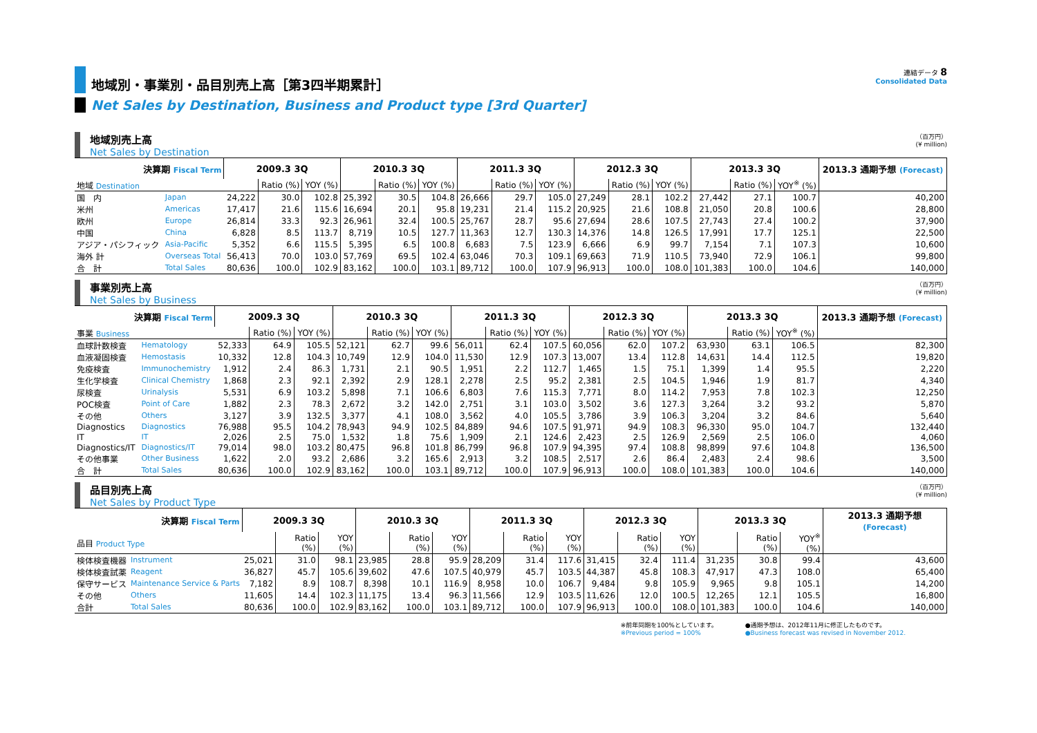地域別・事業別・品目別売上高［第3四半期累計］
連結データ 8
Consolidated Data
Net Sales by Destination, Business and Product type [3rd Quarter]
地域別売上高
Net Sales by Destination
（百万円）
(¥ million)
| 決算期 Fiscal Term | | 2009.3 3Q | | | 2010.3 3Q | | | 2011.3 3Q | | | 2012.3 3Q | | | 2013.3 3Q | | | 2013.3 通期予想 (Forecast) |
| --- | --- | --- | --- | --- | --- | --- | --- | --- | --- | --- | --- | --- | --- | --- | --- | --- | --- |
| 地域 Destination | | | Ratio (%) | YOY (%) | | Ratio (%) | YOY (%) | | Ratio (%) | YOY (%) | | Ratio (%) | YOY (%) | | Ratio (%) | YOY<sup>※</sup> (%) | |
| 国 内 | Japan | 24,222 | 30.0 | 102.8 | 25,392 | 30.5 | 104.8 | 26,666 | 29.7 | 105.0 | 27,249 | 28.1 | 102.2 | 27,442 | 27.1 | 100.7 | 40,200 |
| 米州 | Americas | 17,417 | 21.6 | 115.6 | 16,694 | 20.1 | 95.8 | 19,231 | 21.4 | 115.2 | 20,925 | 21.6 | 108.8 | 21,050 | 20.8 | 100.6 | 28,800 |
| 欧州 | Europe | 26,814 | 33.3 | 92.3 | 26,961 | 32.4 | 100.5 | 25,767 | 28.7 | 95.6 | 27,694 | 28.6 | 107.5 | 27,743 | 27.4 | 100.2 | 37,900 |
| 中国 | China | 6,828 | 8.5 | 113.7 | 8,719 | 10.5 | 127.7 | 11,363 | 12.7 | 130.3 | 14,376 | 14.8 | 126.5 | 17,991 | 17.7 | 125.1 | 22,500 |
| アジア・パシフィック | Asia-Pacific | 5,352 | 6.6 | 115.5 | 5,395 | 6.5 | 100.8 | 6,683 | 7.5 | 123.9 | 6,666 | 6.9 | 99.7 | 7,154 | 7.1 | 107.3 | 10,600 |
| 海外 計 | Overseas Total | 56,413 | 70.0 | 103.0 | 57,769 | 69.5 | 102.4 | 63,046 | 70.3 | 109.1 | 69,663 | 71.9 | 110.5 | 73,940 | 72.9 | 106.1 | 99,800 |
| 合 計 | Total Sales | 80,636 | 100.0 | 102.9 | 83,162 | 100.0 | 103.1 | 89,712 | 100.0 | 107.9 | 96,913 | 100.0 | 108.0 | 101,383 | 100.0 | 104.6 | 140,000 |
事業別売上高
Net Sales by Business
（百万円）
(¥ million)
| 決算期 Fiscal Term | | 2009.3 3Q | | | 2010.3 3Q | | | 2011.3 3Q | | | 2012.3 3Q | | | 2013.3 3Q | | | 2013.3 通期予想 (Forecast) |
| --- | --- | --- | --- | --- | --- | --- | --- | --- | --- | --- | --- | --- | --- | --- | --- | --- | --- |
| 事業 Business | | | Ratio (%) | YOY (%) | | Ratio (%) | YOY (%) | | Ratio (%) | YOY (%) | | Ratio (%) | YOY (%) | | Ratio (%) | YOY<sup>※</sup> (%) | |
| 血球計数検査 | Hematology | 52,333 | 64.9 | 105.5 | 52,121 | 62.7 | 99.6 | 56,011 | 62.4 | 107.5 | 60,056 | 62.0 | 107.2 | 63,930 | 63.1 | 106.5 | 82,300 |
| 血液凝固検査 | Hemostasis | 10,332 | 12.8 | 104.3 | 10,749 | 12.9 | 104.0 | 11,530 | 12.9 | 107.3 | 13,007 | 13.4 | 112.8 | 14,631 | 14.4 | 112.5 | 19,820 |
| 免疫検査 | Immunochemistry | 1,912 | 2.4 | 86.3 | 1,731 | 2.1 | 90.5 | 1,951 | 2.2 | 112.7 | 1,465 | 1.5 | 75.1 | 1,399 | 1.4 | 95.5 | 2,220 |
| 生化学検査 | Clinical Chemistry | 1,868 | 2.3 | 92.1 | 2,392 | 2.9 | 128.1 | 2,278 | 2.5 | 95.2 | 2,381 | 2.5 | 104.5 | 1,946 | 1.9 | 81.7 | 4,340 |
| 尿検査 | Urinalysis | 5,531 | 6.9 | 103.2 | 5,898 | 7.1 | 106.6 | 6,803 | 7.6 | 115.3 | 7,771 | 8.0 | 114.2 | 7,953 | 7.8 | 102.3 | 12,250 |
| POC検査 | Point of Care | 1,882 | 2.3 | 78.3 | 2,672 | 3.2 | 142.0 | 2,751 | 3.1 | 103.0 | 3,502 | 3.6 | 127.3 | 3,264 | 3.2 | 93.2 | 5,870 |
| その他 | Others | 3,127 | 3.9 | 132.5 | 3,377 | 4.1 | 108.0 | 3,562 | 4.0 | 105.5 | 3,786 | 3.9 | 106.3 | 3,204 | 3.2 | 84.6 | 5,640 |
| Diagnostics | Diagnostics | 76,988 | 95.5 | 104.2 | 78,943 | 94.9 | 102.5 | 84,889 | 94.6 | 107.5 | 91,971 | 94.9 | 108.3 | 96,330 | 95.0 | 104.7 | 132,440 |
| IT | IT | 2,026 | 2.5 | 75.0 | 1,532 | 1.8 | 75.6 | 1,909 | 2.1 | 124.6 | 2,423 | 2.5 | 126.9 | 2,569 | 2.5 | 106.0 | 4,060 |
| Diagnostics/IT | Diagnostics/IT | 79,014 | 98.0 | 103.2 | 80,475 | 96.8 | 101.8 | 86,799 | 96.8 | 107.9 | 94,395 | 97.4 | 108.8 | 98,899 | 97.6 | 104.8 | 136,500 |
| その他事業 | Other Business | 1,622 | 2.0 | 93.2 | 2,686 | 3.2 | 165.6 | 2,913 | 3.2 | 108.5 | 2,517 | 2.6 | 86.4 | 2,483 | 2.4 | 98.6 | 3,500 |
| 合 計 | Total Sales | 80,636 | 100.0 | 102.9 | 83,162 | 100.0 | 103.1 | 89,712 | 100.0 | 107.9 | 96,913 | 100.0 | 108.0 | 101,383 | 100.0 | 104.6 | 140,000 |
品目別売上高
Net Sales by Product Type
（百万円）
(¥ million)
| 決算期 Fiscal Term | | 2009.3 3Q | | | 2010.3 3Q | | | 2011.3 3Q | | | 2012.3 3Q | | | 2013.3 3Q | | | 2013.3 通期予想 (Forecast) |
| --- | --- | --- | --- | --- | --- | --- | --- | --- | --- | --- | --- | --- | --- | --- | --- | --- | --- |
| 品目 Product Type | | | Ratio (%) | YOY (%) | | Ratio (%) | YOY (%) | | Ratio (%) | YOY (%) | | Ratio (%) | YOY (%) | | Ratio (%) | YOY<sup>※</sup> (%) | |
| 検体検査機器 | Instrument | 25,021 | 31.0 | 98.1 | 23,985 | 28.8 | 95.9 | 28,209 | 31.4 | 117.6 | 31,415 | 32.4 | 111.4 | 31,235 | 30.8 | 99.4 | 43,600 |
| 検体検査試薬 | Reagent | 36,827 | 45.7 | 105.6 | 39,602 | 47.6 | 107.5 | 40,979 | 45.7 | 103.5 | 44,387 | 45.8 | 108.3 | 47,917 | 47.3 | 108.0 | 65,400 |
| 保守サービス | Maintenance Service & Parts | 7,182 | 8.9 | 108.7 | 8,398 | 10.1 | 116.9 | 8,958 | 10.0 | 106.7 | 9,484 | 9.8 | 105.9 | 9,965 | 9.8 | 105.1 | 14,200 |
| その他 | Others | 11,605 | 14.4 | 102.3 | 11,175 | 13.4 | 96.3 | 11,566 | 12.9 | 103.5 | 11,626 | 12.0 | 100.5 | 12,265 | 12.1 | 105.5 | 16,800 |
| 合計 | Total Sales | 80,636 | 100.0 | 102.9 | 83,162 | 100.0 | 103.1 | 89,712 | 100.0 | 107.9 | 96,913 | 100.0 | 108.0 | 101,383 | 100.0 | 104.6 | 140,000 |
※前年同期を100%としています。
※Previous period = 100%
●通期予想は、2012年11月に修正したものです。
●Business forecast was revised in November 2012.